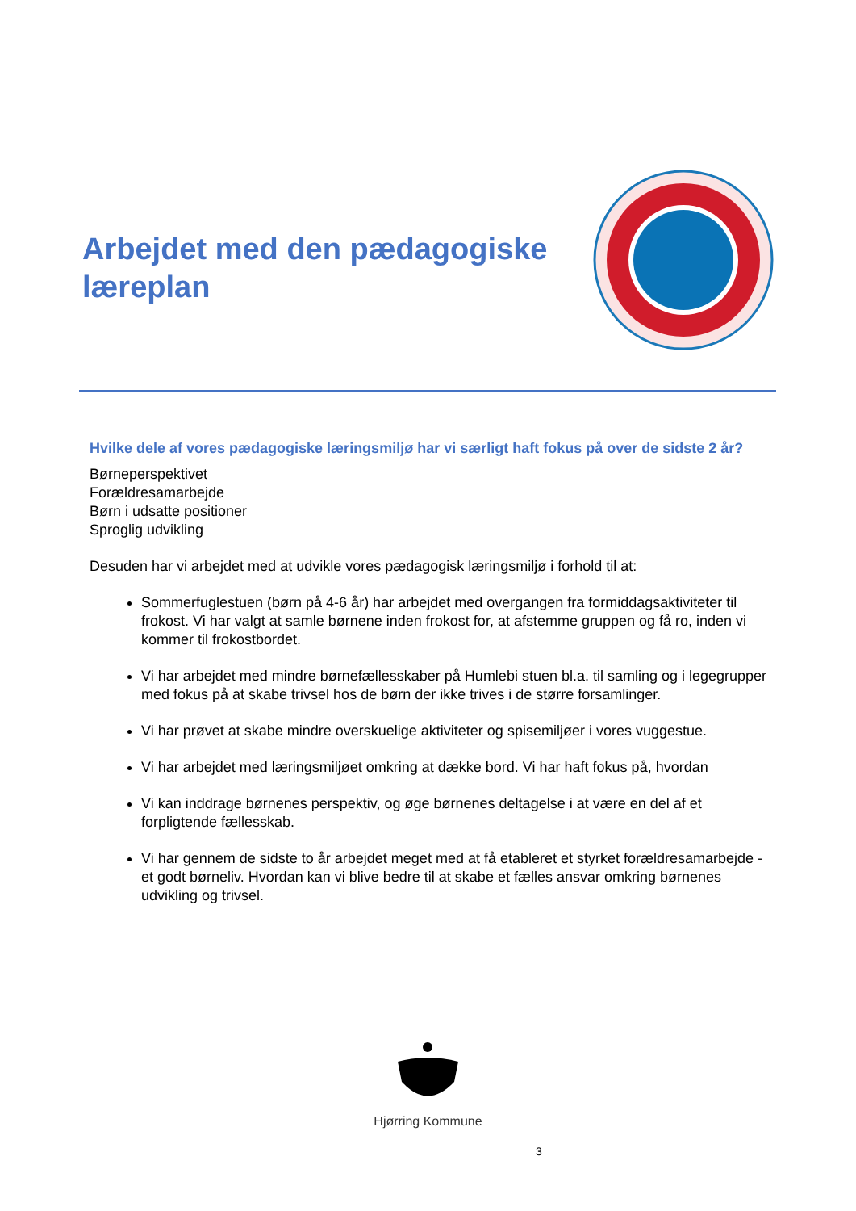Arbejdet med den pædagogiske læreplan
Hvilke dele af vores pædagogiske læringsmiljø har vi særligt haft fokus på over de sidste 2 år?
Børneperspektivet
Forældresamarbejde
Børn i udsatte positioner
Sproglig udvikling
Desuden har vi arbejdet med at udvikle vores pædagogisk læringsmiljø i forhold til at:
Sommerfuglestuen (børn på 4-6 år) har arbejdet med overgangen fra formiddagsaktiviteter til frokost. Vi har valgt at samle børnene inden frokost for, at afstemme gruppen og få ro, inden vi kommer til frokostbordet.
Vi har arbejdet med mindre børnefællesskaber på Humlebi stuen bl.a. til samling og i legegrupper med fokus på at skabe trivsel hos de børn der ikke trives i de større forsamlinger.
Vi har prøvet at skabe mindre overskuelige aktiviteter og spisemiljøer i vores vuggestue.
Vi har arbejdet med læringsmiljøet omkring at dække bord. Vi har haft fokus på, hvordan
Vi kan inddrage børnenes perspektiv, og øge børnenes deltagelse i at være en del af et forpligtende fællesskab.
Vi har gennem de sidste to år arbejdet meget med at få etableret et styrket forældresamarbejde - et godt børneliv. Hvordan kan vi blive bedre til at skabe et fælles ansvar omkring børnenes udvikling og trivsel.
Hjørring Kommune
3